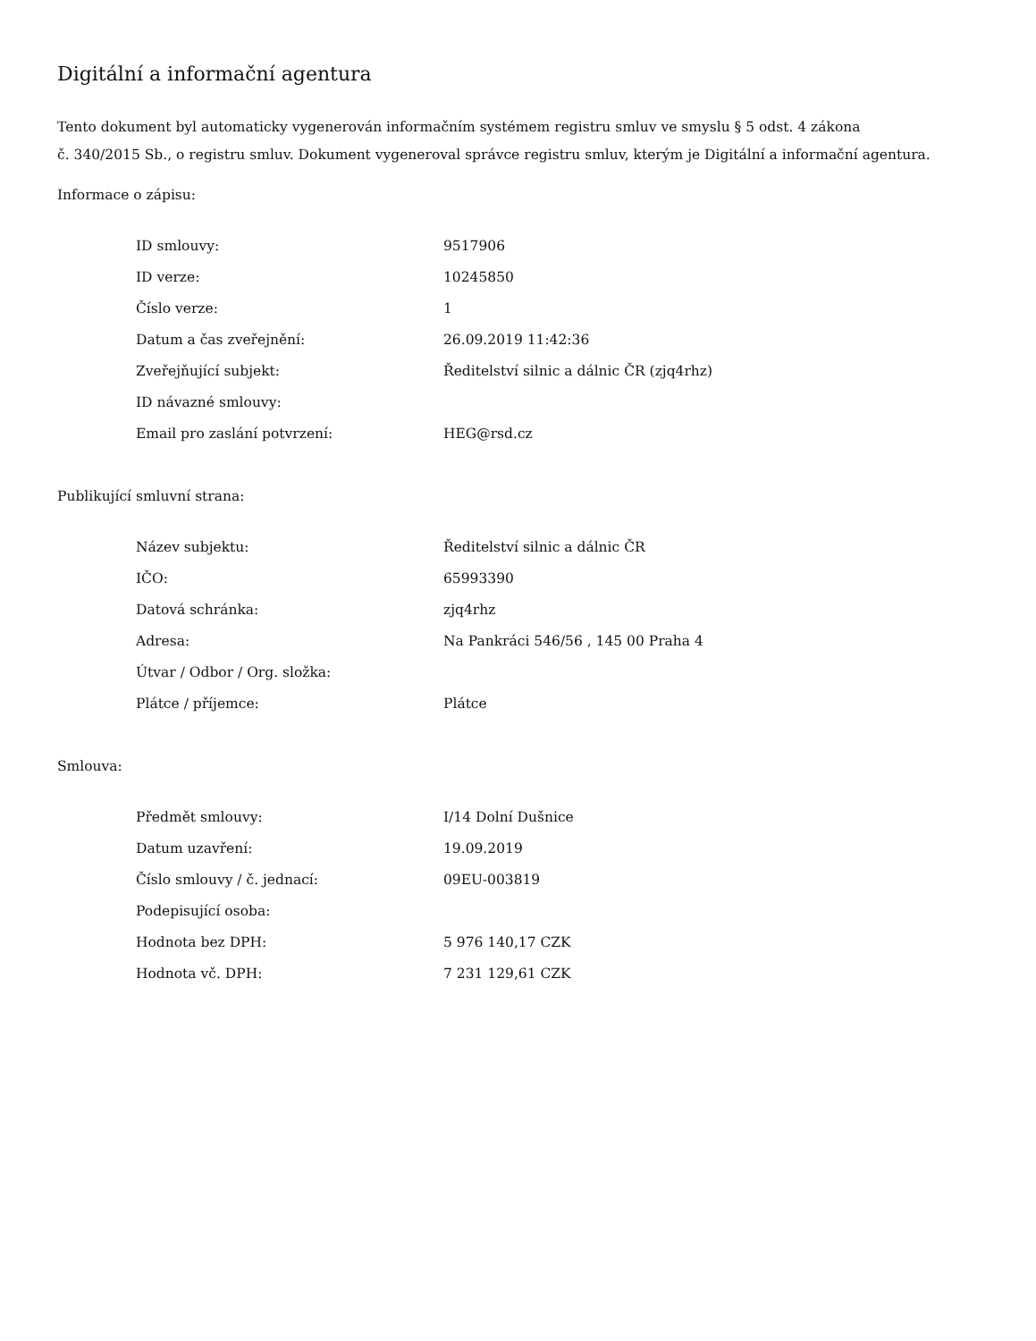Digitální a informační agentura
Tento dokument byl automaticky vygenerován informačním systémem registru smluv ve smyslu § 5 odst. 4 zákona
č. 340/2015 Sb., o registru smluv. Dokument vygeneroval správce registru smluv, kterým je Digitální a informační agentura.
Informace o zápisu:
| ID smlouvy: | 9517906 |
| ID verze: | 10245850 |
| Číslo verze: | 1 |
| Datum a čas zveřejnění: | 26.09.2019 11:42:36 |
| Zveřejňující subjekt: | Ředitelství silnic a dálnic ČR (zjq4rhz) |
| ID návazné smlouvy: | |
| Email pro zaslání potvrzení: | HEG@rsd.cz |
Publikující smluvní strana:
| Název subjektu: | Ředitelství silnic a dálnic ČR |
| IČO: | 65993390 |
| Datová schránka: | zjq4rhz |
| Adresa: | Na Pankráci 546/56 , 145 00 Praha 4 |
| Útvar / Odbor / Org. složka: | |
| Plátce / příjemce: | Plátce |
Smlouva:
| Předmět smlouvy: | I/14 Dolní Dušnice |
| Datum uzavření: | 19.09.2019 |
| Číslo smlouvy / č. jednací: | 09EU-003819 |
| Podepisující osoba: | |
| Hodnota bez DPH: | 5 976 140,17 CZK |
| Hodnota vč. DPH: | 7 231 129,61 CZK |